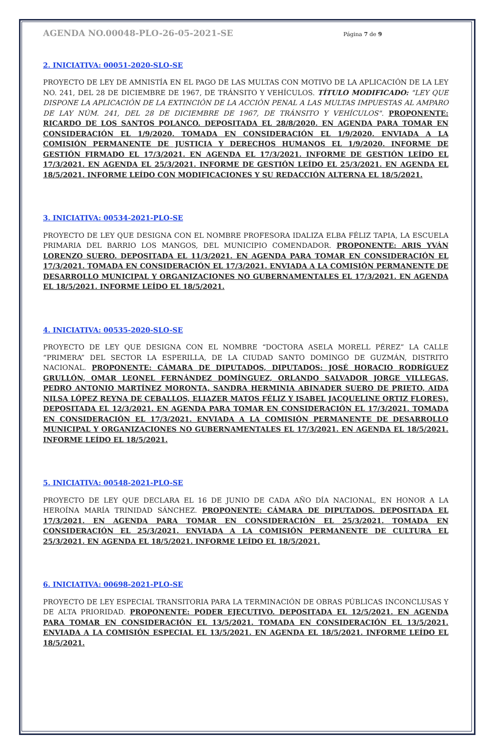AGENDA NO.00048-PLO-26-05-2021-SE Página 7 de 9
2. INICIATIVA: 00051-2020-SLO-SE
PROYECTO DE LEY DE AMNISTÍA EN EL PAGO DE LAS MULTAS CON MOTIVO DE LA APLICACIÓN DE LA LEY NO. 241, DEL 28 DE DICIEMBRE DE 1967, DE TRÁNSITO Y VEHÍCULOS. TÍTULO MODIFICADO: "LEY QUE DISPONE LA APLICACIÓN DE LA EXTINCIÓN DE LA ACCIÓN PENAL A LAS MULTAS IMPUESTAS AL AMPARO DE LAY NÚM. 241, DEL 28 DE DICIEMBRE DE 1967, DE TRÁNSITO Y VEHÍCULOS". PROPONENTE: RICARDO DE LOS SANTOS POLANCO. DEPOSITADA EL 28/8/2020. EN AGENDA PARA TOMAR EN CONSIDERACIÓN EL 1/9/2020. TOMADA EN CONSIDERACIÓN EL 1/9/2020. ENVIADA A LA COMISIÓN PERMANENTE DE JUSTICIA Y DERECHOS HUMANOS EL 1/9/2020. INFORME DE GESTIÓN FIRMADO EL 17/3/2021. EN AGENDA EL 17/3/2021. INFORME DE GESTIÓN LEÍDO EL 17/3/2021. EN AGENDA EL 25/3/2021. INFORME DE GESTIÓN LEÍDO EL 25/3/2021. EN AGENDA EL 18/5/2021. INFORME LEÍDO CON MODIFICACIONES Y SU REDACCIÓN ALTERNA EL 18/5/2021.
3. INICIATIVA: 00534-2021-PLO-SE
PROYECTO DE LEY QUE DESIGNA CON EL NOMBRE PROFESORA IDALIZA ELBA FÉLIZ TAPIA, LA ESCUELA PRIMARIA DEL BARRIO LOS MANGOS, DEL MUNICIPIO COMENDADOR. PROPONENTE: ARIS YVÁN LORENZO SUERO. DEPOSITADA EL 11/3/2021. EN AGENDA PARA TOMAR EN CONSIDERACIÓN EL 17/3/2021. TOMADA EN CONSIDERACIÓN EL 17/3/2021. ENVIADA A LA COMISIÓN PERMANENTE DE DESARROLLO MUNICIPAL Y ORGANIZACIONES NO GUBERNAMENTALES EL 17/3/2021. EN AGENDA EL 18/5/2021. INFORME LEÍDO EL 18/5/2021.
4. INICIATIVA: 00535-2020-SLO-SE
PROYECTO DE LEY QUE DESIGNA CON EL NOMBRE “DOCTORA ASELA MORELL PÉREZ” LA CALLE “PRIMERA” DEL SECTOR LA ESPERILLA, DE LA CIUDAD SANTO DOMINGO DE GUZMÁN, DISTRITO NACIONAL. PROPONENTE: CÁMARA DE DIPUTADOS, DIPUTADOS: JOSÉ HORACIO RODRÍGUEZ GRULLÓN, OMAR LEONEL FERNÁNDEZ DOMÍNGUEZ, ORLANDO SALVADOR JORGE VILLEGAS, PEDRO ANTONIO MARTÍNEZ MORONTA, SANDRA HERMINIA ABINADER SUERO DE PRIETO, AIDA NILSA LÓPEZ REYNA DE CEBALLOS, ELIAZER MATOS FÉLIZ Y ISABEL JACQUELINE ORTIZ FLORES). DEPOSITADA EL 12/3/2021. EN AGENDA PARA TOMAR EN CONSIDERACIÓN EL 17/3/2021. TOMADA EN CONSIDERACIÓN EL 17/3/2021. ENVIADA A LA COMISIÓN PERMANENTE DE DESARROLLO MUNICIPAL Y ORGANIZACIONES NO GUBERNAMENTALES EL 17/3/2021. EN AGENDA EL 18/5/2021. INFORME LEÍDO EL 18/5/2021.
5. INICIATIVA: 00548-2021-PLO-SE
PROYECTO DE LEY QUE DECLARA EL 16 DE JUNIO DE CADA AÑO DÍA NACIONAL, EN HONOR A LA HEROÍNA MARÍA TRINIDAD SÁNCHEZ. PROPONENTE: CÁMARA DE DIPUTADOS. DEPOSITADA EL 17/3/2021. EN AGENDA PARA TOMAR EN CONSIDERACIÓN EL 25/3/2021. TOMADA EN CONSIDERACIÓN EL 25/3/2021. ENVIADA A LA COMISIÓN PERMANENTE DE CULTURA EL 25/3/2021. EN AGENDA EL 18/5/2021. INFORME LEÍDO EL 18/5/2021.
6. INICIATIVA: 00698-2021-PLO-SE
PROYECTO DE LEY ESPECIAL TRANSITORIA PARA LA TERMINACIÓN DE OBRAS PÚBLICAS INCONCLUSAS Y DE ALTA PRIORIDAD. PROPONENTE: PODER EJECUTIVO. DEPOSITADA EL 12/5/2021. EN AGENDA PARA TOMAR EN CONSIDERACIÓN EL 13/5/2021. TOMADA EN CONSIDERACIÓN EL 13/5/2021. ENVIADA A LA COMISIÓN ESPECIAL EL 13/5/2021. EN AGENDA EL 18/5/2021. INFORME LEÍDO EL 18/5/2021.